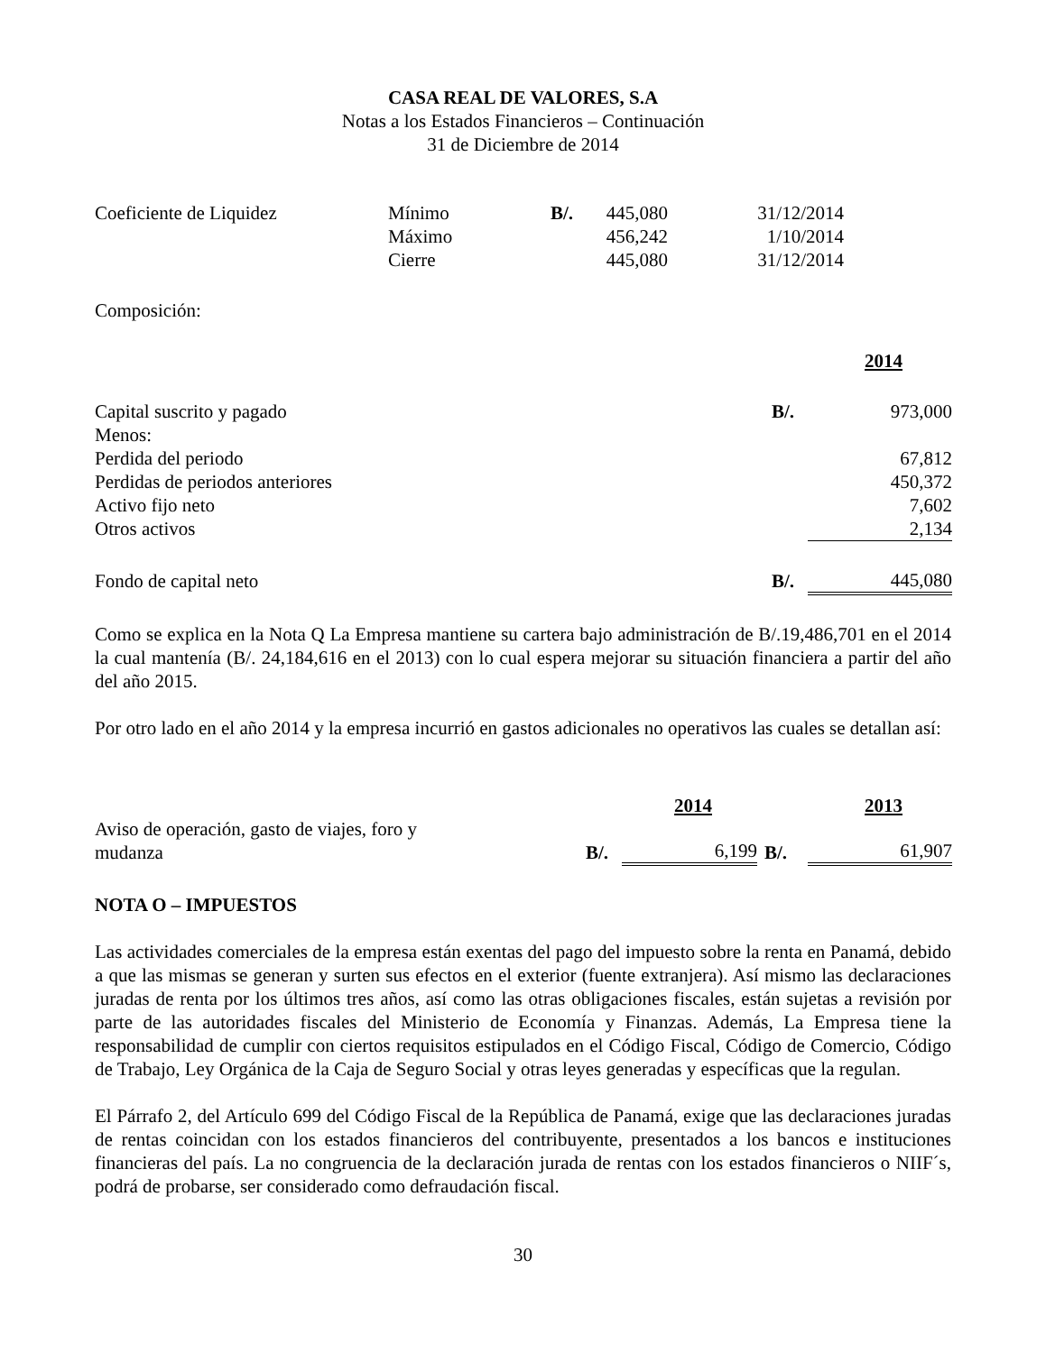CASA REAL DE VALORES, S.A
Notas a los Estados Financieros – Continuación
31 de Diciembre de 2014
| Coeficiente de Liquidez | Mínimo | B/. | 445,080 | 31/12/2014 |
| | Máximo | | 456,242 | 1/10/2014 |
| | Cierre | | 445,080 | 31/12/2014 |
Composición:
| | | 2014 |
| Capital suscrito y pagado | B/. | 973,000 |
| Menos: | | |
| Perdida del periodo | | 67,812 |
| Perdidas de periodos anteriores | | 450,372 |
| Activo fijo neto | | 7,602 |
| Otros activos | | 2,134 |
| Fondo de capital neto | B/. | 445,080 |
Como se explica en la Nota Q La Empresa mantiene su cartera bajo administración de B/.19,486,701 en el 2014 la cual mantenía (B/. 24,184,616 en el 2013) con lo cual espera mejorar su situación financiera a partir del año del año 2015.
Por otro lado en el año 2014 y la empresa incurrió en gastos adicionales no operativos las cuales se detallan así:
| | | 2014 | | 2013 |
| Aviso de operación, gasto de viajes, foro y mudanza | B/. | 6,199 | B/. | 61,907 |
NOTA O – IMPUESTOS
Las actividades comerciales de la empresa están exentas del pago del impuesto sobre la renta en Panamá, debido a que las mismas se generan y surten sus efectos en el exterior (fuente extranjera). Así mismo las declaraciones juradas de renta por los últimos tres años, así como las otras obligaciones fiscales, están sujetas a revisión por parte de las autoridades fiscales del Ministerio de Economía y Finanzas. Además, La Empresa tiene la responsabilidad de cumplir con ciertos requisitos estipulados en el Código Fiscal, Código de Comercio, Código de Trabajo, Ley Orgánica de la Caja de Seguro Social y otras leyes generadas y específicas que la regulan.
El Párrafo 2, del Artículo 699 del Código Fiscal de la República de Panamá, exige que las declaraciones juradas de rentas coincidan con los estados financieros del contribuyente, presentados a los bancos e instituciones financieras del país. La no congruencia de la declaración jurada de rentas con los estados financieros o NIIF´s, podrá de probarse, ser considerado como defraudación fiscal.
30